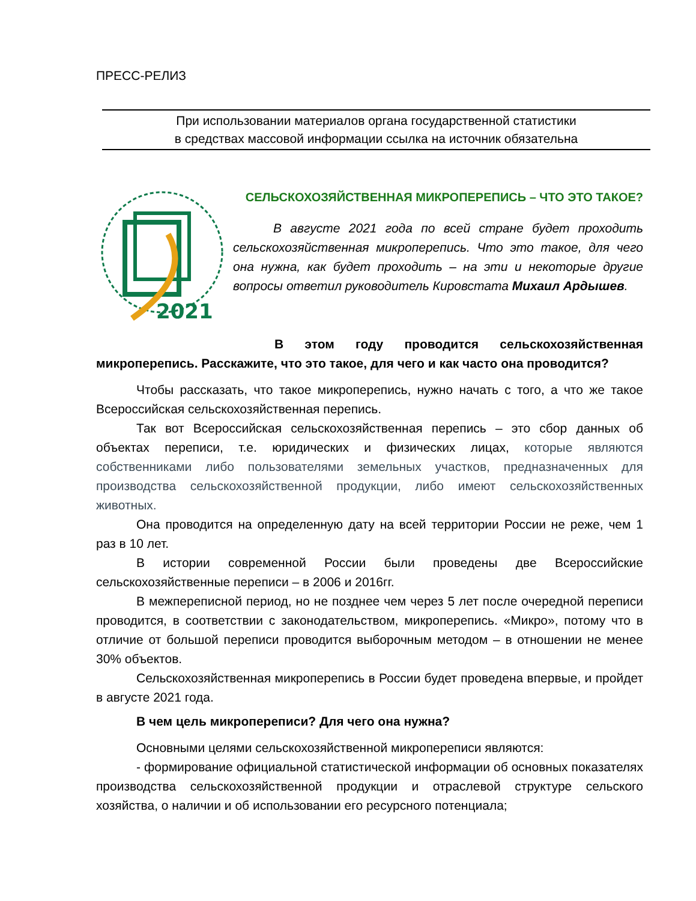ПРЕСС-РЕЛИЗ
При использовании материалов органа государственной статистики
в средствах массовой информации ссылка на источник обязательна
2021
СЕЛЬСКОХОЗЯЙСТВЕННАЯ МИКРОПЕРЕПИСЬ – ЧТО ЭТО ТАКОЕ?
В августе 2021 года по всей стране будет проходить сельскохозяйственная микроперепись. Что это такое, для чего она нужна, как будет проходить – на эти и некоторые другие вопросы ответил руководитель Кировстата Михаил Ардышев.
В этом году проводится сельскохозяйственная микроперепись. Расскажите, что это такое, для чего и как часто она проводится?
Чтобы рассказать, что такое микроперепись, нужно начать с того, а что же такое Всероссийская сельскохозяйственная перепись.
Так вот Всероссийская сельскохозяйственная перепись – это сбор данных об объектах переписи, т.е. юридических и физических лицах, которые являются собственниками либо пользователями земельных участков, предназначенных для производства сельскохозяйственной продукции, либо имеют сельскохозяйственных животных.
Она проводится на определенную дату на всей территории России не реже, чем 1 раз в 10 лет.
В истории современной России были проведены две Всероссийские сельскохозяйственные переписи – в 2006 и 2016гг.
В межпереписной период, но не позднее чем через 5 лет после очередной переписи проводится, в соответствии с законодательством, микроперепись. «Микро», потому что в отличие от большой переписи проводится выборочным методом – в отношении не менее 30% объектов.
Сельскохозяйственная микроперепись в России будет проведена впервые, и пройдет в августе 2021 года.
В чем цель микропереписи? Для чего она нужна?
Основными целями сельскохозяйственной микропереписи являются:
- формирование официальной статистической информации об основных показателях производства сельскохозяйственной продукции и отраслевой структуре сельского хозяйства, о наличии и об использовании его ресурсного потенциала;